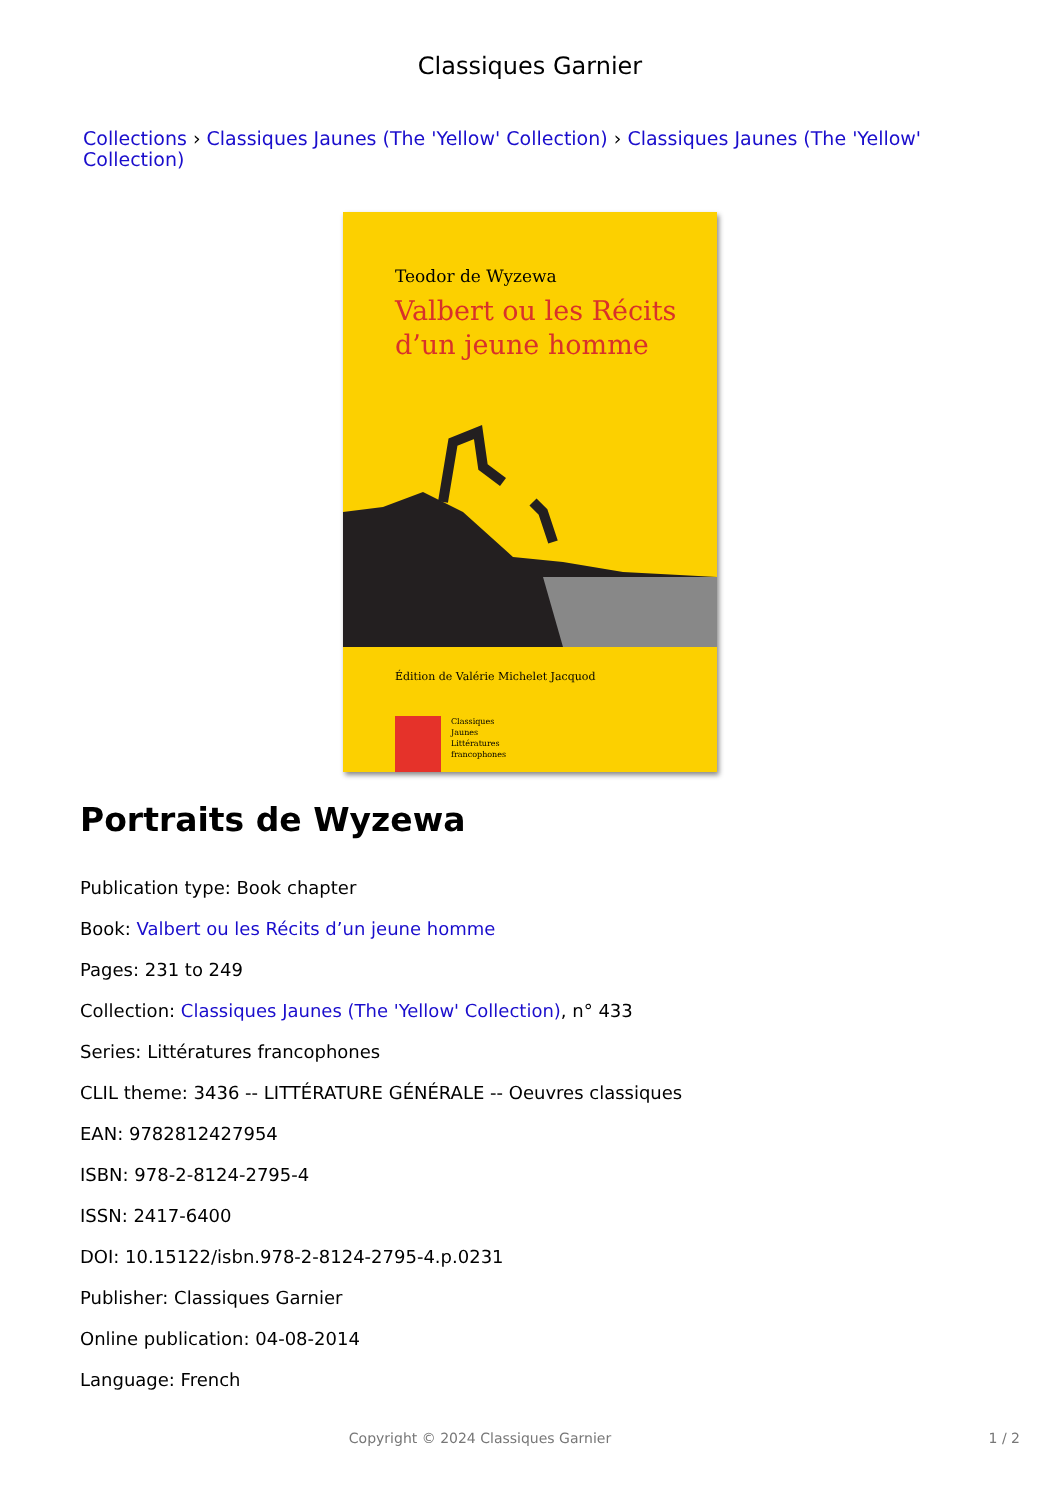Classiques Garnier
Collections › Classiques Jaunes (The 'Yellow' Collection) › Classiques Jaunes (The 'Yellow' Collection)
Teodor de Wyzewa
Valbert ou les Récits
d’un jeune homme
Édition de Valérie Michelet Jacquod
Classiques
Jaunes
Littératures
francophones
Portraits de Wyzewa
Publication type: Book chapter
Book: Valbert ou les Récits d’un jeune homme
Pages: 231 to 249
Collection: Classiques Jaunes (The 'Yellow' Collection), n° 433
Series: Littératures francophones
CLIL theme: 3436 -- LITTÉRATURE GÉNÉRALE -- Oeuvres classiques
EAN: 9782812427954
ISBN: 978-2-8124-2795-4
ISSN: 2417-6400
DOI: 10.15122/isbn.978-2-8124-2795-4.p.0231
Publisher: Classiques Garnier
Online publication: 04-08-2014
Language: French
Copyright © 2024 Classiques Garnier 1 / 2